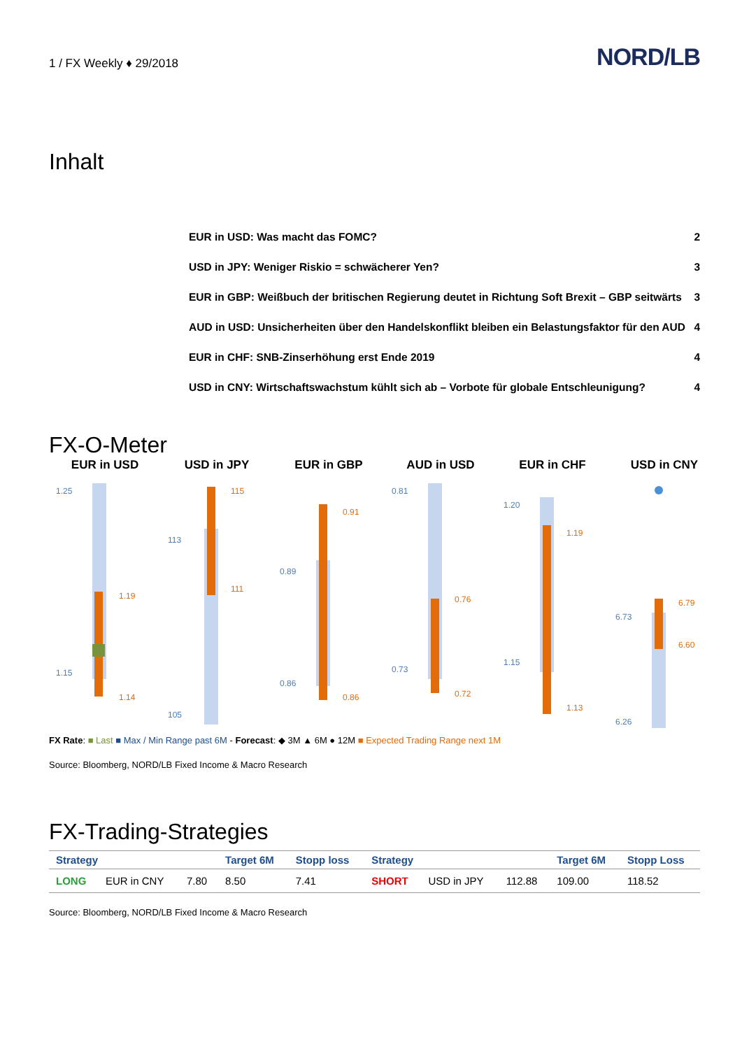1 / FX Weekly ♦ 29/2018 NORD/LB
Inhalt
EUR in USD: Was macht das FOMC? 2
USD in JPY: Weniger Riskio = schwächerer Yen? 3
EUR in GBP: Weißbuch der britischen Regierung deutet in Richtung Soft Brexit – GBP seitwärts 3
AUD in USD: Unsicherheiten über den Handelskonflikt bleiben ein Belastungsfaktor für den AUD 4
EUR in CHF: SNB-Zinserhöhung erst Ende 2019 4
USD in CNY: Wirtschaftswachstum kühlt sich ab – Vorbote für globale Entschleunigung? 4
FX-O-Meter
EUR in USD
1.25
1.19
1.15
1.14
USD in JPY
115
113
111
105
EUR in GBP
0.91
0.89
0.86
0.86
AUD in USD
0.81
0.76
0.73
0.72
EUR in CHF
1.20
1.19
1.15
1.13
USD in CNY
6.79
6.73
6.60
6.26
FX Rate: ■ Last ■ Max / Min Range past 6M - Forecast: ◆ 3M ▲ 6M ● 12M ■ Expected Trading Range next 1M
Source: Bloomberg, NORD/LB Fixed Income & Macro Research
FX-Trading-Strategies
| Strategy | | | Target 6M | Stopp loss | Strategy | | | Target 6M | Stopp Loss |
| --- | --- | --- | --- | --- | --- | --- | --- | --- | --- |
| LONG | EUR in CNY | 7.80 | 8.50 | 7.41 | SHORT | USD in JPY | 112.88 | 109.00 | 118.52 |
Source: Bloomberg, NORD/LB Fixed Income & Macro Research